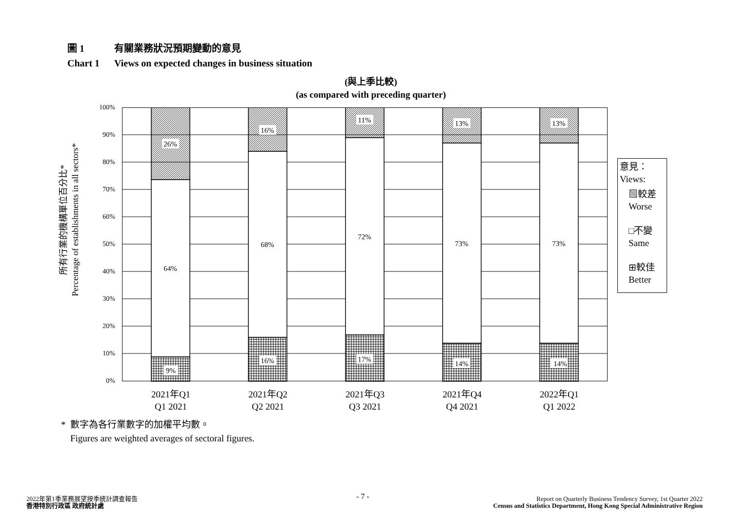圖 1 有關業務狀況預期變動的意見
Chart 1 Views on expected changes in business situation
(與上季比較)
(as compared with preceding quarter)
所有行業的機構單位百分比*
Percentage of establishments in all sectors*
100%
90%
80%
70%
60%
50%
40%
30%
20%
10%
0%
26%
64%
9%
16%
68%
16%
11%
72%
17%
13%
73%
14%
13%
73%
14%
2021年Q1
Q1 2021
2021年Q2
Q2 2021
2021年Q3
Q3 2021
2021年Q4
Q4 2021
2022年Q1
Q1 2022
意見：
Views:
▧較差
Worse
□不變
Same
⊞較佳
Better
* 數字為各行業數字的加權平均數。
Figures are weighted averages of sectoral figures.
2022年第1季業務展望按季統計調查報告
香港特別行政區 政府統計處
- 7 -
Report on Quarterly Business Tendency Survey, 1st Quarter 2022
Census and Statistics Department, Hong Kong Special Administrative Region